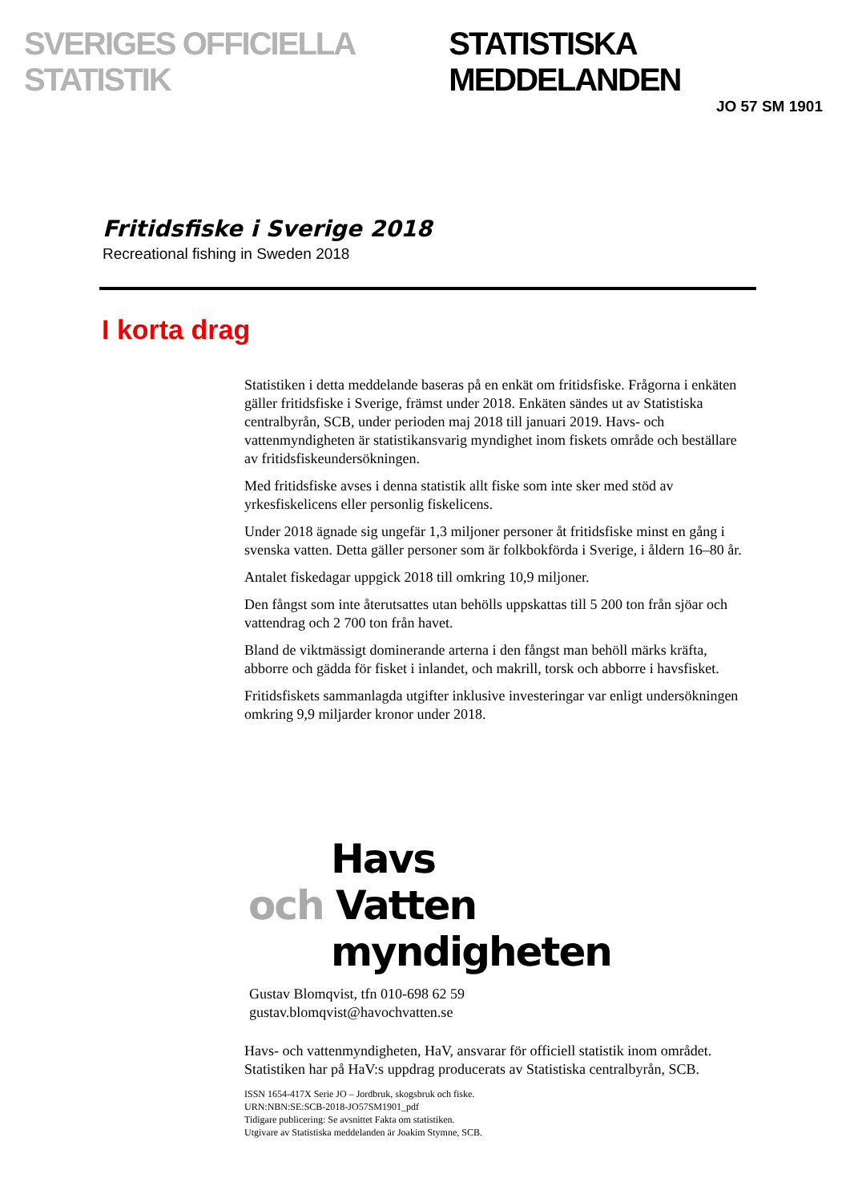SVERIGES OFFICIELLA STATISTIK STATISTISKA MEDDELANDEN
JO 57 SM 1901
Fritidsfiske i Sverige 2018
Recreational fishing in Sweden 2018
I korta drag
Statistiken i detta meddelande baseras på en enkät om fritidsfiske. Frågorna i enkäten gäller fritidsfiske i Sverige, främst under 2018. Enkäten sändes ut av Statistiska centralbyrån, SCB, under perioden maj 2018 till januari 2019. Havs- och vattenmyndigheten är statistikansvarig myndighet inom fiskets område och beställare av fritidsfiskeundersökningen.
Med fritidsfiske avses i denna statistik allt fiske som inte sker med stöd av yrkesfiskelicens eller personlig fiskelicens.
Under 2018 ägnade sig ungefär 1,3 miljoner personer åt fritidsfiske minst en gång i svenska vatten. Detta gäller personer som är folkbokförda i Sverige, i åldern 16–80 år.
Antalet fiskedagar uppgick 2018 till omkring 10,9 miljoner.
Den fångst som inte återutsattes utan behölls uppskattas till 5 200 ton från sjöar och vattendrag och 2 700 ton från havet.
Bland de viktmässigt dominerande arterna i den fångst man behöll märks kräfta, abborre och gädda för fisket i inlandet, och makrill, torsk och abborre i havsfisket.
Fritidsfiskets sammanlagda utgifter inklusive investeringar var enligt undersökningen omkring 9,9 miljarder kronor under 2018.
Havs
och Vatten
myndigheten
Gustav Blomqvist, tfn 010-698 62 59
gustav.blomqvist@havochvatten.se
Havs- och vattenmyndigheten, HaV, ansvarar för officiell statistik inom området. Statistiken har på HaV:s uppdrag producerats av Statistiska centralbyrån, SCB.
ISSN 1654-417X Serie JO – Jordbruk, skogsbruk och fiske.
URN:NBN:SE:SCB-2018-JO57SM1901_pdf
Tidigare publicering: Se avsnittet Fakta om statistiken.
Utgivare av Statistiska meddelanden är Joakim Stymne, SCB.